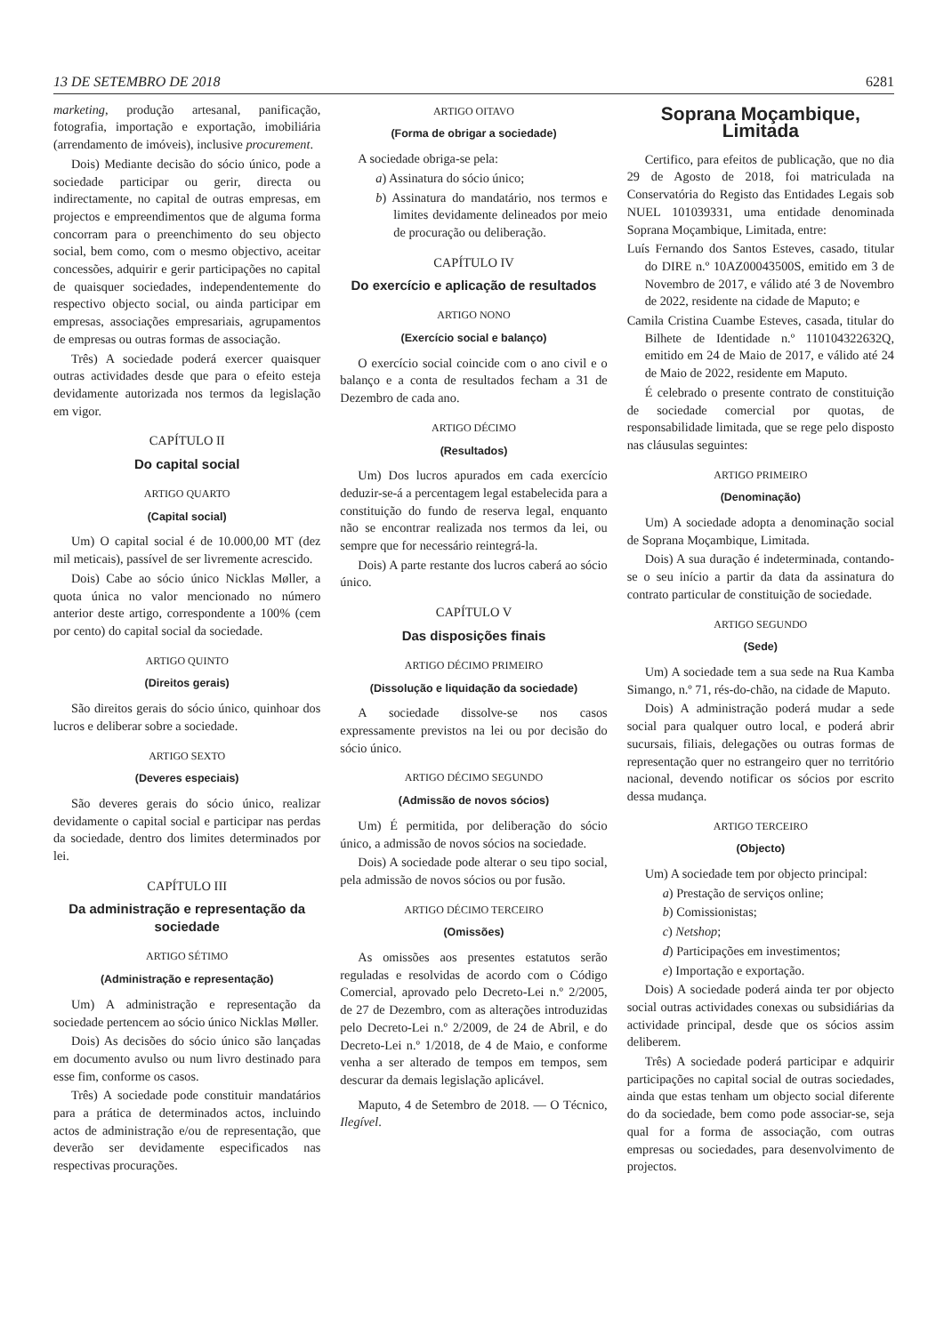13 DE SETEMBRO DE 2018 6281
marketing, produção artesanal, panificação, fotografia, importação e exportação, imobiliária (arrendamento de imóveis), inclusive procurement.
Dois) Mediante decisão do sócio único, pode a sociedade participar ou gerir, directa ou indirectamente, no capital de outras empresas, em projectos e empreendimentos que de alguma forma concorram para o preenchimento do seu objecto social, bem como, com o mesmo objectivo, aceitar concessões, adquirir e gerir participações no capital de quaisquer sociedades, independentemente do respectivo objecto social, ou ainda participar em empresas, associações empresariais, agrupamentos de empresas ou outras formas de associação.
Três) A sociedade poderá exercer quaisquer outras actividades desde que para o efeito esteja devidamente autorizada nos termos da legislação em vigor.
CAPÍTULO II
Do capital social
ARTIGO QUARTO
(Capital social)
Um) O capital social é de 10.000,00 MT (dez mil meticais), passível de ser livremente acrescido.
Dois) Cabe ao sócio único Nicklas Møller, a quota única no valor mencionado no número anterior deste artigo, correspondente a 100% (cem por cento) do capital social da sociedade.
ARTIGO QUINTO
(Direitos gerais)
São direitos gerais do sócio único, quinhoar dos lucros e deliberar sobre a sociedade.
ARTIGO SEXTO
(Deveres especiais)
São deveres gerais do sócio único, realizar devidamente o capital social e participar nas perdas da sociedade, dentro dos limites determinados por lei.
CAPÍTULO III
Da administração e representação da sociedade
ARTIGO SÉTIMO
(Administração e representação)
Um) A administração e representação da sociedade pertencem ao sócio único Nicklas Møller.
Dois) As decisões do sócio único são lançadas em documento avulso ou num livro destinado para esse fim, conforme os casos.
Três) A sociedade pode constituir mandatários para a prática de determinados actos, incluindo actos de administração e/ou de representação, que deverão ser devidamente especificados nas respectivas procurações.
ARTIGO OITAVO
(Forma de obrigar a sociedade)
A sociedade obriga-se pela:
a) Assinatura do sócio único;
b) Assinatura do mandatário, nos termos e limites devidamente delineados por meio de procuração ou deliberação.
CAPÍTULO IV
Do exercício e aplicação de resultados
ARTIGO NONO
(Exercício social e balanço)
O exercício social coincide com o ano civil e o balanço e a conta de resultados fecham a 31 de Dezembro de cada ano.
ARTIGO DÉCIMO
(Resultados)
Um) Dos lucros apurados em cada exercício deduzir-se-á a percentagem legal estabelecida para a constituição do fundo de reserva legal, enquanto não se encontrar realizada nos termos da lei, ou sempre que for necessário reintegrá-la.
Dois) A parte restante dos lucros caberá ao sócio único.
CAPÍTULO V
Das disposições finais
ARTIGO DÉCIMO PRIMEIRO
(Dissolução e liquidação da sociedade)
A sociedade dissolve-se nos casos expressamente previstos na lei ou por decisão do sócio único.
ARTIGO DÉCIMO SEGUNDO
(Admissão de novos sócios)
Um) É permitida, por deliberação do sócio único, a admissão de novos sócios na sociedade.
Dois) A sociedade pode alterar o seu tipo social, pela admissão de novos sócios ou por fusão.
ARTIGO DÉCIMO TERCEIRO
(Omissões)
As omissões aos presentes estatutos serão reguladas e resolvidas de acordo com o Código Comercial, aprovado pelo Decreto-Lei n.º 2/2005, de 27 de Dezembro, com as alterações introduzidas pelo Decreto-Lei n.º 2/2009, de 24 de Abril, e do Decreto-Lei n.º 1/2018, de 4 de Maio, e conforme venha a ser alterado de tempos em tempos, sem descurar da demais legislação aplicável.
Maputo, 4 de Setembro de 2018. — O Técnico, Ilegível.
Soprana Moçambique, Limitada
Certifico, para efeitos de publicação, que no dia 29 de Agosto de 2018, foi matriculada na Conservatória do Registo das Entidades Legais sob NUEL 101039331, uma entidade denominada Soprana Moçambique, Limitada, entre:
Luís Fernando dos Santos Esteves, casado, titular do DIRE n.º 10AZ00043500S, emitido em 3 de Novembro de 2017, e válido até 3 de Novembro de 2022, residente na cidade de Maputo; e
Camila Cristina Cuambe Esteves, casada, titular do Bilhete de Identidade n.º 110104322632Q, emitido em 24 de Maio de 2017, e válido até 24 de Maio de 2022, residente em Maputo.
É celebrado o presente contrato de constituição de sociedade comercial por quotas, de responsabilidade limitada, que se rege pelo disposto nas cláusulas seguintes:
ARTIGO PRIMEIRO
(Denominação)
Um) A sociedade adopta a denominação social de Soprana Moçambique, Limitada.
Dois) A sua duração é indeterminada, contando-se o seu início a partir da data da assinatura do contrato particular de constituição de sociedade.
ARTIGO SEGUNDO
(Sede)
Um) A sociedade tem a sua sede na Rua Kamba Simango, n.º 71, rés-do-chão, na cidade de Maputo.
Dois) A administração poderá mudar a sede social para qualquer outro local, e poderá abrir sucursais, filiais, delegações ou outras formas de representação quer no estrangeiro quer no território nacional, devendo notificar os sócios por escrito dessa mudança.
ARTIGO TERCEIRO
(Objecto)
Um) A sociedade tem por objecto principal:
a) Prestação de serviços online;
b) Comissionistas;
c) Netshop;
d) Participações em investimentos;
e) Importação e exportação.
Dois) A sociedade poderá ainda ter por objecto social outras actividades conexas ou subsidiárias da actividade principal, desde que os sócios assim deliberem.
Três) A sociedade poderá participar e adquirir participações no capital social de outras sociedades, ainda que estas tenham um objecto social diferente do da sociedade, bem como pode associar-se, seja qual for a forma de associação, com outras empresas ou sociedades, para desenvolvimento de projectos.